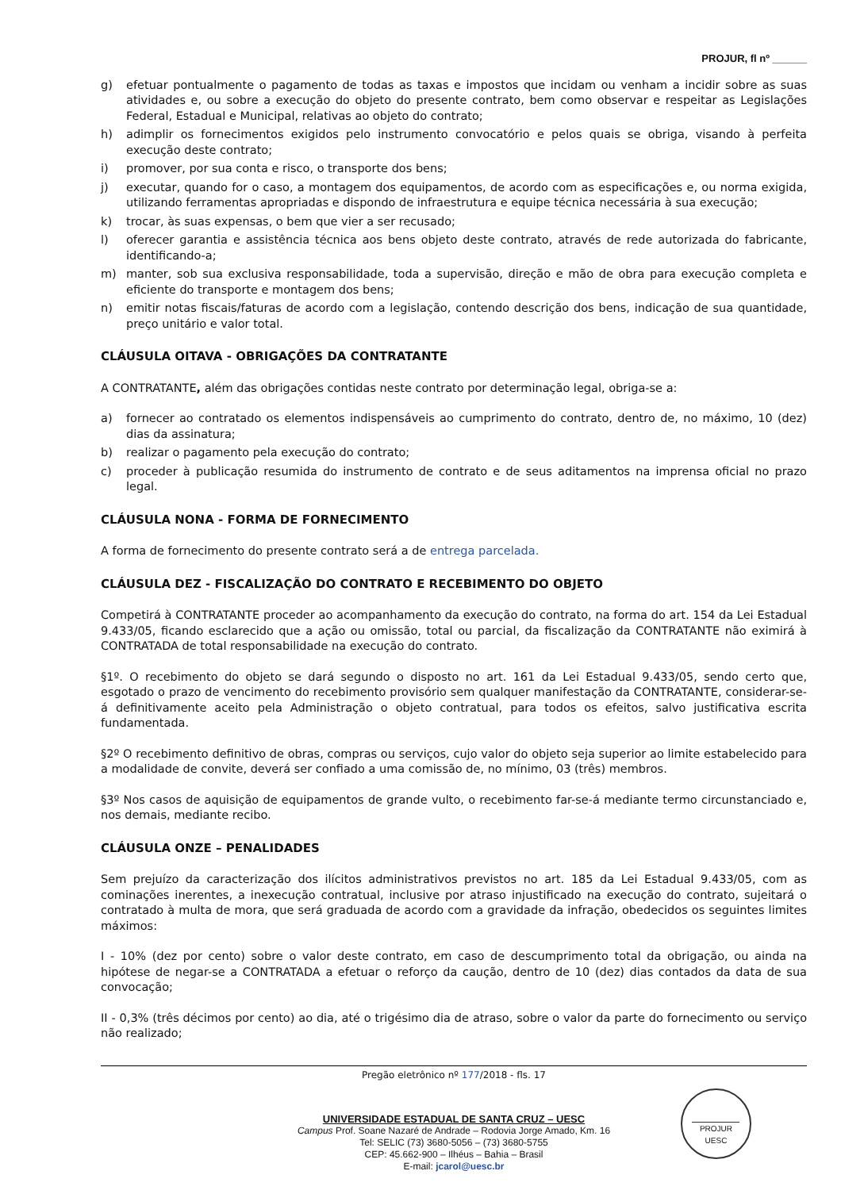PROJUR, fl nº ______
g) efetuar pontualmente o pagamento de todas as taxas e impostos que incidam ou venham a incidir sobre as suas atividades e, ou sobre a execução do objeto do presente contrato, bem como observar e respeitar as Legislações Federal, Estadual e Municipal, relativas ao objeto do contrato;
h) adimplir os fornecimentos exigidos pelo instrumento convocatório e pelos quais se obriga, visando à perfeita execução deste contrato;
i) promover, por sua conta e risco, o transporte dos bens;
j) executar, quando for o caso, a montagem dos equipamentos, de acordo com as especificações e, ou norma exigida, utilizando ferramentas apropriadas e dispondo de infraestrutura e equipe técnica necessária à sua execução;
k) trocar, às suas expensas, o bem que vier a ser recusado;
l) oferecer garantia e assistência técnica aos bens objeto deste contrato, através de rede autorizada do fabricante, identificando-a;
m) manter, sob sua exclusiva responsabilidade, toda a supervisão, direção e mão de obra para execução completa e eficiente do transporte e montagem dos bens;
n) emitir notas fiscais/faturas de acordo com a legislação, contendo descrição dos bens, indicação de sua quantidade, preço unitário e valor total.
CLÁUSULA OITAVA - OBRIGAÇÕES DA CONTRATANTE
A CONTRATANTE, além das obrigações contidas neste contrato por determinação legal, obriga-se a:
a) fornecer ao contratado os elementos indispensáveis ao cumprimento do contrato, dentro de, no máximo, 10 (dez) dias da assinatura;
b) realizar o pagamento pela execução do contrato;
c) proceder à publicação resumida do instrumento de contrato e de seus aditamentos na imprensa oficial no prazo legal.
CLÁUSULA NONA - FORMA DE FORNECIMENTO
A forma de fornecimento do presente contrato será a de entrega parcelada.
CLÁUSULA DEZ - FISCALIZAÇÃO DO CONTRATO E RECEBIMENTO DO OBJETO
Competirá à CONTRATANTE proceder ao acompanhamento da execução do contrato, na forma do art. 154 da Lei Estadual 9.433/05, ficando esclarecido que a ação ou omissão, total ou parcial, da fiscalização da CONTRATANTE não eximirá à CONTRATADA de total responsabilidade na execução do contrato.
§1º. O recebimento do objeto se dará segundo o disposto no art. 161 da Lei Estadual 9.433/05, sendo certo que, esgotado o prazo de vencimento do recebimento provisório sem qualquer manifestação da CONTRATANTE, considerar-se-á definitivamente aceito pela Administração o objeto contratual, para todos os efeitos, salvo justificativa escrita fundamentada.
§2º O recebimento definitivo de obras, compras ou serviços, cujo valor do objeto seja superior ao limite estabelecido para a modalidade de convite, deverá ser confiado a uma comissão de, no mínimo, 03 (três) membros.
§3º Nos casos de aquisição de equipamentos de grande vulto, o recebimento far-se-á mediante termo circunstanciado e, nos demais, mediante recibo.
CLÁUSULA ONZE – PENALIDADES
Sem prejuízo da caracterização dos ilícitos administrativos previstos no art. 185 da Lei Estadual 9.433/05, com as cominações inerentes, a inexecução contratual, inclusive por atraso injustificado na execução do contrato, sujeitará o contratado à multa de mora, que será graduada de acordo com a gravidade da infração, obedecidos os seguintes limites máximos:
I - 10% (dez por cento) sobre o valor deste contrato, em caso de descumprimento total da obrigação, ou ainda na hipótese de negar-se a CONTRATADA a efetuar o reforço da caução, dentro de 10 (dez) dias contados da data de sua convocação;
II - 0,3% (três décimos por cento) ao dia, até o trigésimo dia de atraso, sobre o valor da parte do fornecimento ou serviço não realizado;
Pregão eletrônico nº 177/2018 - fls. 17
UNIVERSIDADE ESTADUAL DE SANTA CRUZ – UESC
Campus Prof. Soane Nazaré de Andrade – Rodovia Jorge Amado, Km. 16
Tel: SELIC (73) 3680-5056 – (73) 3680-5755
CEP: 45.662-900 – Ilhéus – Bahia – Brasil
E-mail: jcarol@uesc.br
PROJUR
UESC